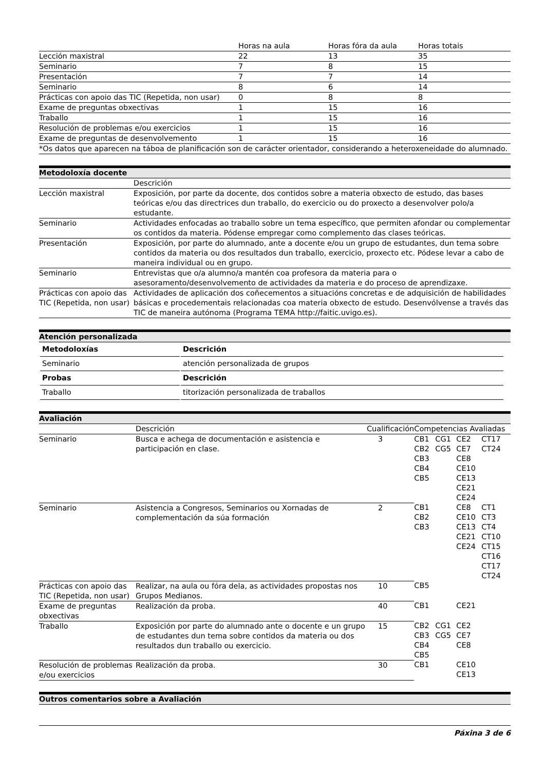| | Horas na aula | Horas fóra da aula | Horas totais |
| --- | --- | --- | --- |
| Lección maxistral | 22 | 13 | 35 |
| Seminario | 7 | 8 | 15 |
| Presentación | 7 | 7 | 14 |
| Seminario | 8 | 6 | 14 |
| Prácticas con apoio das TIC (Repetida, non usar) | 0 | 8 | 8 |
| Exame de preguntas obxectivas | 1 | 15 | 16 |
| Traballo | 1 | 15 | 16 |
| Resolución de problemas e/ou exercicios | 1 | 15 | 16 |
| Exame de preguntas de desenvolvemento | 1 | 15 | 16 |
| *Os datos que aparecen na táboa de planificación son de carácter orientador, considerando a heteroxeneidade do alumnado. | | | |
Metodoloxía docente
| | Descrición |
| --- | --- |
| Lección maxistral | Exposición, por parte da docente, dos contidos sobre a materia obxecto de estudo, das bases teóricas e/ou das directrices dun traballo, do exercicio ou do proxecto a desenvolver polo/a estudante. |
| Seminario | Actividades enfocadas ao traballo sobre un tema específico, que permiten afondar ou complementar os contidos da materia. Pódense empregar como complemento das clases teóricas. |
| Presentación | Exposición, por parte do alumnado, ante a docente e/ou un grupo de estudantes, dun tema sobre contidos da materia ou dos resultados dun traballo, exercicio, proxecto etc. Pódese levar a cabo de maneira individual ou en grupo. |
| Seminario | Entrevistas que o/a alumno/a mantén coa profesora da materia para o asesoramento/desenvolvemento de actividades da materia e do proceso de aprendizaxe. |
| Prácticas con apoio das TIC (Repetida, non usar) | Actividades de aplicación dos coñecementos a situacións concretas e de adquisición de habilidades básicas e procedementais relacionadas coa materia obxecto de estudo. Desenvólvense a través das TIC de maneira autónoma (Programa TEMA http://faitic.uvigo.es). |
Atención personalizada
| Metodoloxías | Descrición |
| --- | --- |
| Seminario | atención personalizada de grupos |
| Probas | Descrición |
| Traballo | titorización personalizada de traballos |
Avaliación
| | Descrición | Cualificación | Competencias Avaliadas | | | |
| Seminario | Busca e achega de documentación e asistencia e participación en clase. | 3 | CB1 CB2 CB3 CB4 CB5 | CG1 CG5 | CE2 CE7 CE8 CE10 CE13 CE21 CE24 | CT17 CT24 |
| Seminario | Asistencia a Congresos, Seminarios ou Xornadas de complementación da súa formación | 2 | CB1 CB2 CB3 | | CE8 CE10 CE13 CE21 CE24 | CT1 CT3 CT4 CT10 CT15 CT16 CT17 CT24 |
| Prácticas con apoio das TIC (Repetida, non usar) | Realizar, na aula ou fóra dela, as actividades propostas nos Grupos Medianos. | 10 | CB5 | | | |
| Exame de preguntas obxectivas | Realización da proba. | 40 | CB1 | | CE21 | |
| Traballo | Exposición por parte do alumnado ante o docente e un grupo de estudantes dun tema sobre contidos da materia ou dos resultados dun traballo ou exercicio. | 15 | CB2 CB3 CB4 CB5 | CG1 CG5 | CE2 CE7 CE8 | |
| Resolución de problemas e/ou exercicios | Realización da proba. | 30 | CB1 | | CE10 CE13 | |
Outros comentarios sobre a Avaliación
Páxina 3 de 6